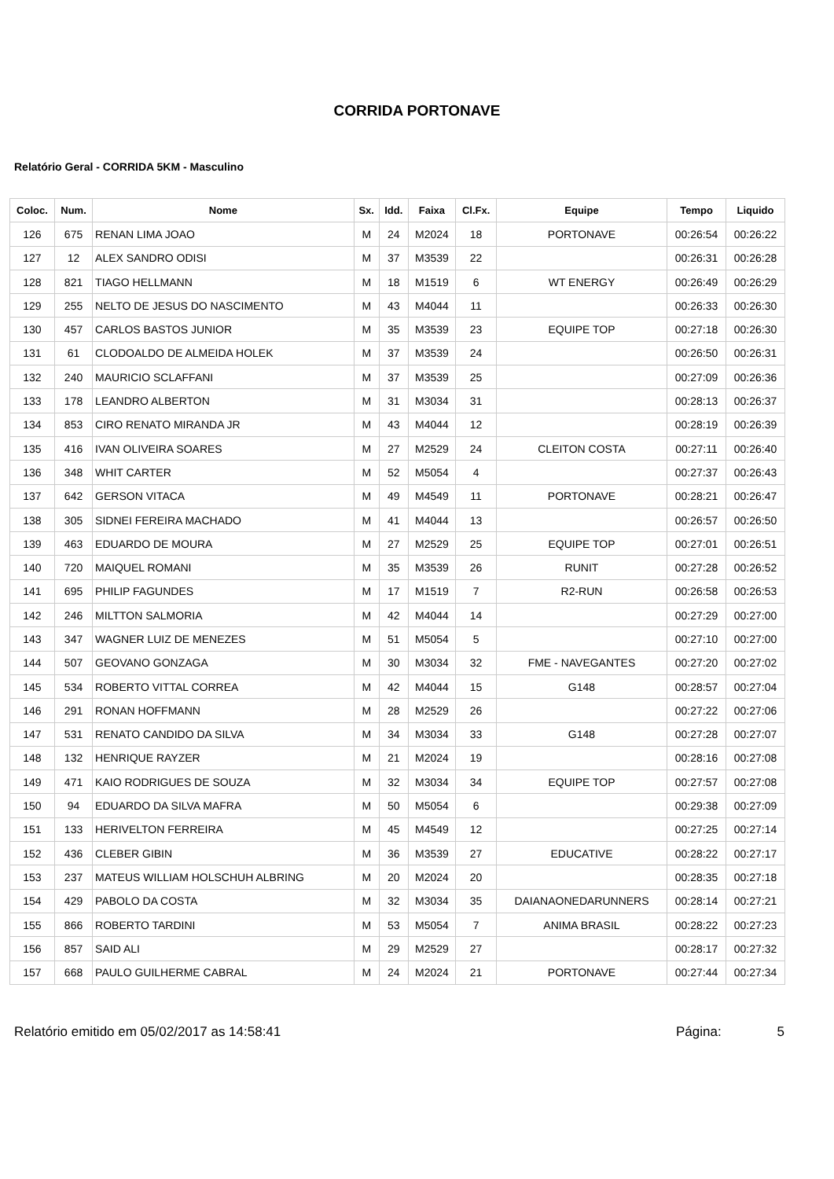CORRIDA PORTONAVE
Relatório Geral - CORRIDA 5KM - Masculino
| Coloc. | Num. | Nome | Sx. | Idd. | Faixa | Cl.Fx. | Equipe | Tempo | Liquido |
| --- | --- | --- | --- | --- | --- | --- | --- | --- | --- |
| 126 | 675 | RENAN LIMA JOAO | M | 24 | M2024 | 18 | PORTONAVE | 00:26:54 | 00:26:22 |
| 127 | 12 | ALEX SANDRO ODISI | M | 37 | M3539 | 22 | | 00:26:31 | 00:26:28 |
| 128 | 821 | TIAGO HELLMANN | M | 18 | M1519 | 6 | WT ENERGY | 00:26:49 | 00:26:29 |
| 129 | 255 | NELTO DE JESUS DO NASCIMENTO | M | 43 | M4044 | 11 | | 00:26:33 | 00:26:30 |
| 130 | 457 | CARLOS BASTOS JUNIOR | M | 35 | M3539 | 23 | EQUIPE TOP | 00:27:18 | 00:26:30 |
| 131 | 61 | CLODOALDO DE ALMEIDA HOLEK | M | 37 | M3539 | 24 | | 00:26:50 | 00:26:31 |
| 132 | 240 | MAURICIO SCLAFFANI | M | 37 | M3539 | 25 | | 00:27:09 | 00:26:36 |
| 133 | 178 | LEANDRO ALBERTON | M | 31 | M3034 | 31 | | 00:28:13 | 00:26:37 |
| 134 | 853 | CIRO RENATO MIRANDA JR | M | 43 | M4044 | 12 | | 00:28:19 | 00:26:39 |
| 135 | 416 | IVAN OLIVEIRA SOARES | M | 27 | M2529 | 24 | CLEITON COSTA | 00:27:11 | 00:26:40 |
| 136 | 348 | WHIT CARTER | M | 52 | M5054 | 4 | | 00:27:37 | 00:26:43 |
| 137 | 642 | GERSON VITACA | M | 49 | M4549 | 11 | PORTONAVE | 00:28:21 | 00:26:47 |
| 138 | 305 | SIDNEI FEREIRA MACHADO | M | 41 | M4044 | 13 | | 00:26:57 | 00:26:50 |
| 139 | 463 | EDUARDO DE MOURA | M | 27 | M2529 | 25 | EQUIPE TOP | 00:27:01 | 00:26:51 |
| 140 | 720 | MAIQUEL ROMANI | M | 35 | M3539 | 26 | RUNIT | 00:27:28 | 00:26:52 |
| 141 | 695 | PHILIP FAGUNDES | M | 17 | M1519 | 7 | R2-RUN | 00:26:58 | 00:26:53 |
| 142 | 246 | MILTTON SALMORIA | M | 42 | M4044 | 14 | | 00:27:29 | 00:27:00 |
| 143 | 347 | WAGNER LUIZ DE MENEZES | M | 51 | M5054 | 5 | | 00:27:10 | 00:27:00 |
| 144 | 507 | GEOVANO GONZAGA | M | 30 | M3034 | 32 | FME - NAVEGANTES | 00:27:20 | 00:27:02 |
| 145 | 534 | ROBERTO VITTAL CORREA | M | 42 | M4044 | 15 | G148 | 00:28:57 | 00:27:04 |
| 146 | 291 | RONAN HOFFMANN | M | 28 | M2529 | 26 | | 00:27:22 | 00:27:06 |
| 147 | 531 | RENATO CANDIDO DA SILVA | M | 34 | M3034 | 33 | G148 | 00:27:28 | 00:27:07 |
| 148 | 132 | HENRIQUE RAYZER | M | 21 | M2024 | 19 | | 00:28:16 | 00:27:08 |
| 149 | 471 | KAIO RODRIGUES DE SOUZA | M | 32 | M3034 | 34 | EQUIPE TOP | 00:27:57 | 00:27:08 |
| 150 | 94 | EDUARDO DA SILVA MAFRA | M | 50 | M5054 | 6 | | 00:29:38 | 00:27:09 |
| 151 | 133 | HERIVELTON FERREIRA | M | 45 | M4549 | 12 | | 00:27:25 | 00:27:14 |
| 152 | 436 | CLEBER GIBIN | M | 36 | M3539 | 27 | EDUCATIVE | 00:28:22 | 00:27:17 |
| 153 | 237 | MATEUS WILLIAM HOLSCHUH ALBRING | M | 20 | M2024 | 20 | | 00:28:35 | 00:27:18 |
| 154 | 429 | PABOLO DA COSTA | M | 32 | M3034 | 35 | DAIANAONEDARUNNERS | 00:28:14 | 00:27:21 |
| 155 | 866 | ROBERTO TARDINI | M | 53 | M5054 | 7 | ANIMA BRASIL | 00:28:22 | 00:27:23 |
| 156 | 857 | SAID ALI | M | 29 | M2529 | 27 | | 00:28:17 | 00:27:32 |
| 157 | 668 | PAULO GUILHERME CABRAL | M | 24 | M2024 | 21 | PORTONAVE | 00:27:44 | 00:27:34 |
Relatório emitido em 05/02/2017 as 14:58:41 Página: 5